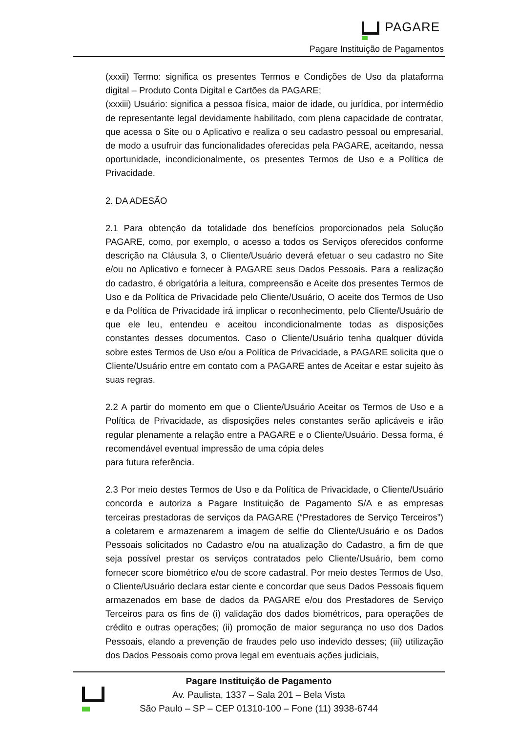PAGARE
Pagare Instituição de Pagamentos
(xxxii) Termo: significa os presentes Termos e Condições de Uso da plataforma digital – Produto Conta Digital e Cartões da PAGARE;
(xxxiii) Usuário: significa a pessoa física, maior de idade, ou jurídica, por intermédio de representante legal devidamente habilitado, com plena capacidade de contratar, que acessa o Site ou o Aplicativo e realiza o seu cadastro pessoal ou empresarial, de modo a usufruir das funcionalidades oferecidas pela PAGARE, aceitando, nessa oportunidade, incondicionalmente, os presentes Termos de Uso e a Política de Privacidade.
2. DA ADESÃO
2.1 Para obtenção da totalidade dos benefícios proporcionados pela Solução PAGARE, como, por exemplo, o acesso a todos os Serviços oferecidos conforme descrição na Cláusula 3, o Cliente/Usuário deverá efetuar o seu cadastro no Site e/ou no Aplicativo e fornecer à PAGARE seus Dados Pessoais. Para a realização do cadastro, é obrigatória a leitura, compreensão e Aceite dos presentes Termos de Uso e da Política de Privacidade pelo Cliente/Usuário, O aceite dos Termos de Uso e da Política de Privacidade irá implicar o reconhecimento, pelo Cliente/Usuário de que ele leu, entendeu e aceitou incondicionalmente todas as disposições constantes desses documentos. Caso o Cliente/Usuário tenha qualquer dúvida sobre estes Termos de Uso e/ou a Política de Privacidade, a PAGARE solicita que o Cliente/Usuário entre em contato com a PAGARE antes de Aceitar e estar sujeito às suas regras.
2.2 A partir do momento em que o Cliente/Usuário Aceitar os Termos de Uso e a Política de Privacidade, as disposições neles constantes serão aplicáveis e irão regular plenamente a relação entre a PAGARE e o Cliente/Usuário. Dessa forma, é recomendável eventual impressão de uma cópia deles
para futura referência.
2.3 Por meio destes Termos de Uso e da Política de Privacidade, o Cliente/Usuário concorda e autoriza a Pagare Instituição de Pagamento S/A e as empresas terceiras prestadoras de serviços da PAGARE (“Prestadores de Serviço Terceiros”) a coletarem e armazenarem a imagem de selfie do Cliente/Usuário e os Dados Pessoais solicitados no Cadastro e/ou na atualização do Cadastro, a fim de que seja possível prestar os serviços contratados pelo Cliente/Usuário, bem como fornecer score biométrico e/ou de score cadastral. Por meio destes Termos de Uso, o Cliente/Usuário declara estar ciente e concordar que seus Dados Pessoais fiquem armazenados em base de dados da PAGARE e/ou dos Prestadores de Serviço Terceiros para os fins de (i) validação dos dados biométricos, para operações de crédito e outras operações; (ii) promoção de maior segurança no uso dos Dados Pessoais, elando a prevenção de fraudes pelo uso indevido desses; (iii) utilização dos Dados Pessoais como prova legal em eventuais ações judiciais,
Pagare Instituição de Pagamento
Av. Paulista, 1337 – Sala 201 – Bela Vista
São Paulo – SP – CEP 01310-100 – Fone (11) 3938-6744